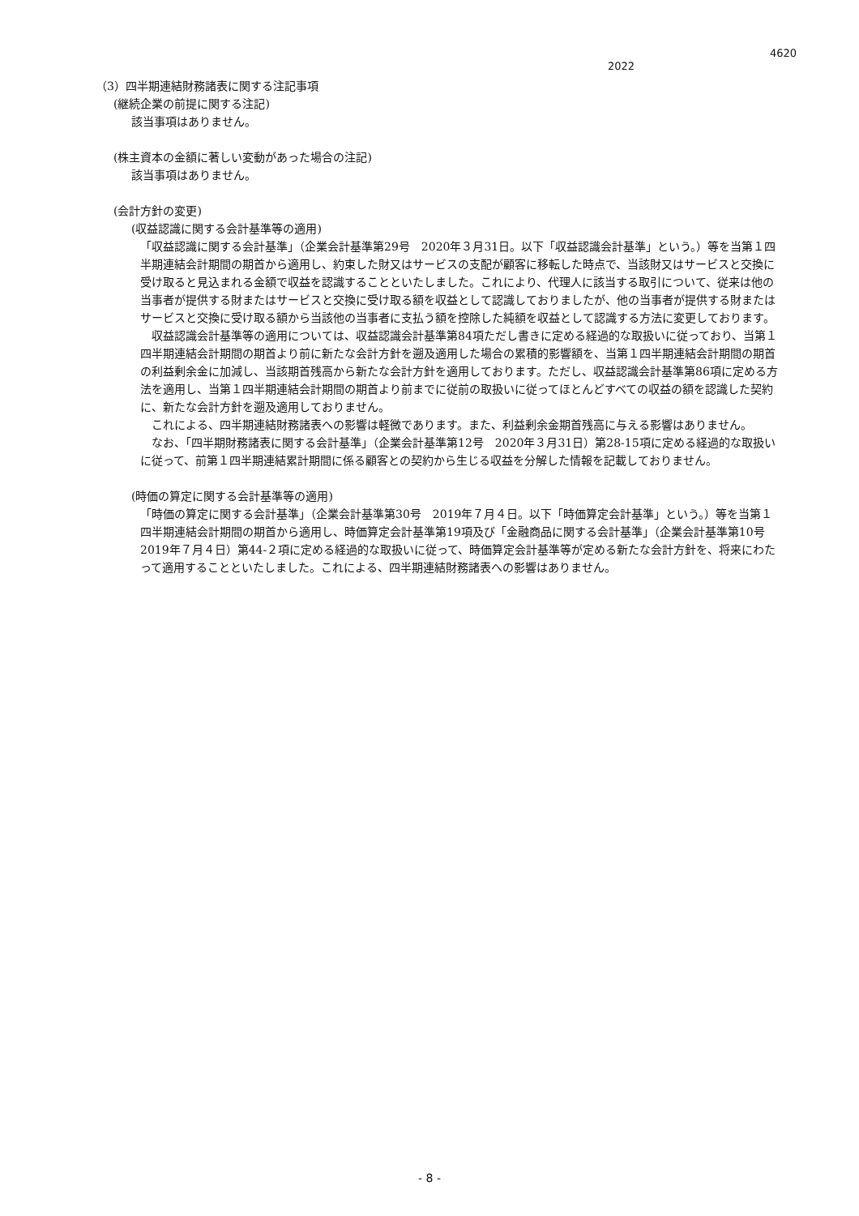4620
2022
（3）四半期連結財務諸表に関する注記事項
(継続企業の前提に関する注記)
該当事項はありません。
(株主資本の金額に著しい変動があった場合の注記)
該当事項はありません。
(会計方針の変更)
(収益認識に関する会計基準等の適用)
「収益認識に関する会計基準」（企業会計基準第29号　2020年３月31日。以下「収益認識会計基準」という。）等を当第１四半期連結会計期間の期首から適用し、約束した財又はサービスの支配が顧客に移転した時点で、当該財又はサービスと交換に受け取ると見込まれる金額で収益を認識することといたしました。これにより、代理人に該当する取引について、従来は他の当事者が提供する財またはサービスと交換に受け取る額を収益として認識しておりましたが、他の当事者が提供する財またはサービスと交換に受け取る額から当該他の当事者に支払う額を控除した純額を収益として認識する方法に変更しております。
　収益認識会計基準等の適用については、収益認識会計基準第84項ただし書きに定める経過的な取扱いに従っており、当第１四半期連結会計期間の期首より前に新たな会計方針を遡及適用した場合の累積的影響額を、当第１四半期連結会計期間の期首の利益剰余金に加減し、当該期首残高から新たな会計方針を適用しております。ただし、収益認識会計基準第86項に定める方法を適用し、当第１四半期連結会計期間の期首より前までに従前の取扱いに従ってほとんどすべての収益の額を認識した契約に、新たな会計方針を遡及適用しておりません。
　これによる、四半期連結財務諸表への影響は軽微であります。また、利益剰余金期首残高に与える影響はありません。
　なお、「四半期財務諸表に関する会計基準」（企業会計基準第12号　2020年３月31日）第28-15項に定める経過的な取扱いに従って、前第１四半期連結累計期間に係る顧客との契約から生じる収益を分解した情報を記載しておりません。
(時価の算定に関する会計基準等の適用)
「時価の算定に関する会計基準」（企業会計基準第30号　2019年７月４日。以下「時価算定会計基準」という。）等を当第１四半期連結会計期間の期首から適用し、時価算定会計基準第19項及び「金融商品に関する会計基準」（企業会計基準第10号　2019年７月４日）第44-２項に定める経過的な取扱いに従って、時価算定会計基準等が定める新たな会計方針を、将来にわたって適用することといたしました。これによる、四半期連結財務諸表への影響はありません。
- 8 -